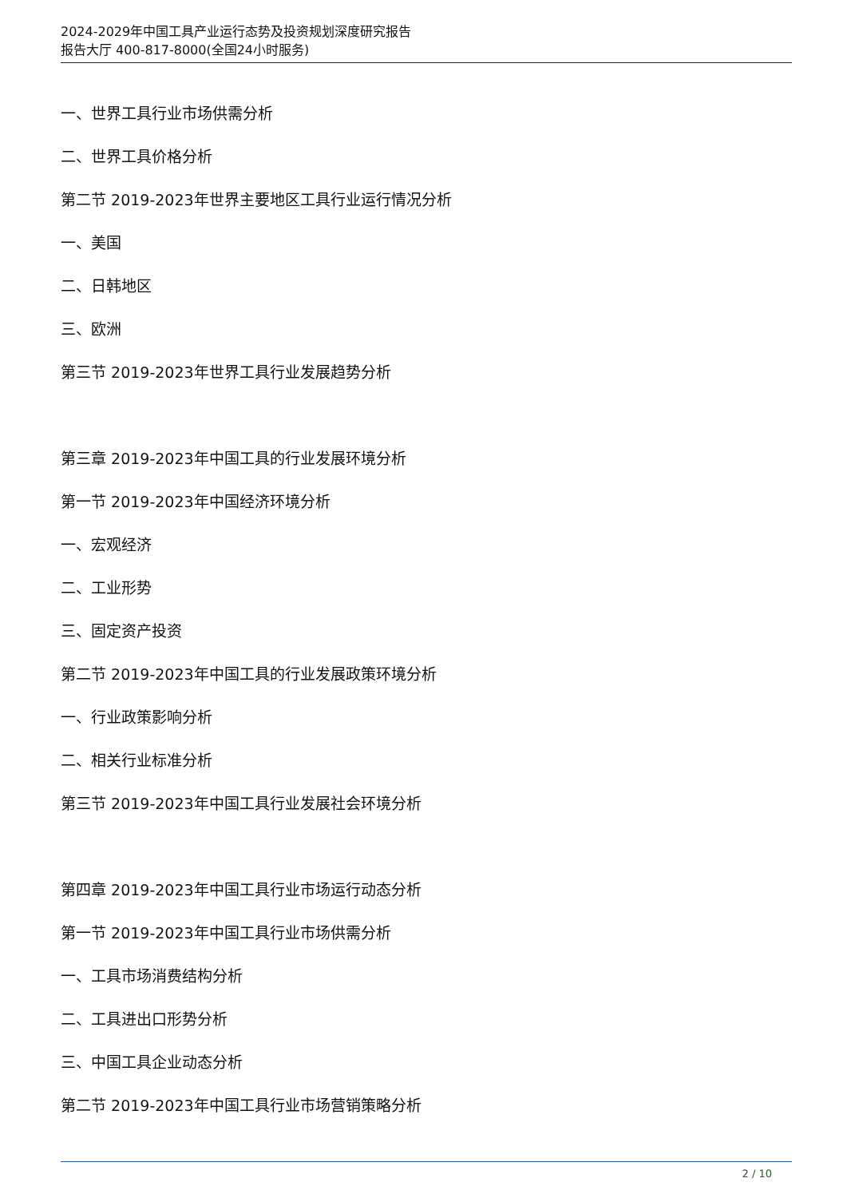2024-2029年中国工具产业运行态势及投资规划深度研究报告
报告大厅 400-817-8000(全国24小时服务)
一、世界工具行业市场供需分析
二、世界工具价格分析
第二节 2019-2023年世界主要地区工具行业运行情况分析
一、美国
二、日韩地区
三、欧洲
第三节 2019-2023年世界工具行业发展趋势分析
第三章 2019-2023年中国工具的行业发展环境分析
第一节 2019-2023年中国经济环境分析
一、宏观经济
二、工业形势
三、固定资产投资
第二节 2019-2023年中国工具的行业发展政策环境分析
一、行业政策影响分析
二、相关行业标准分析
第三节 2019-2023年中国工具行业发展社会环境分析
第四章 2019-2023年中国工具行业市场运行动态分析
第一节 2019-2023年中国工具行业市场供需分析
一、工具市场消费结构分析
二、工具进出口形势分析
三、中国工具企业动态分析
第二节 2019-2023年中国工具行业市场营销策略分析
2 / 10